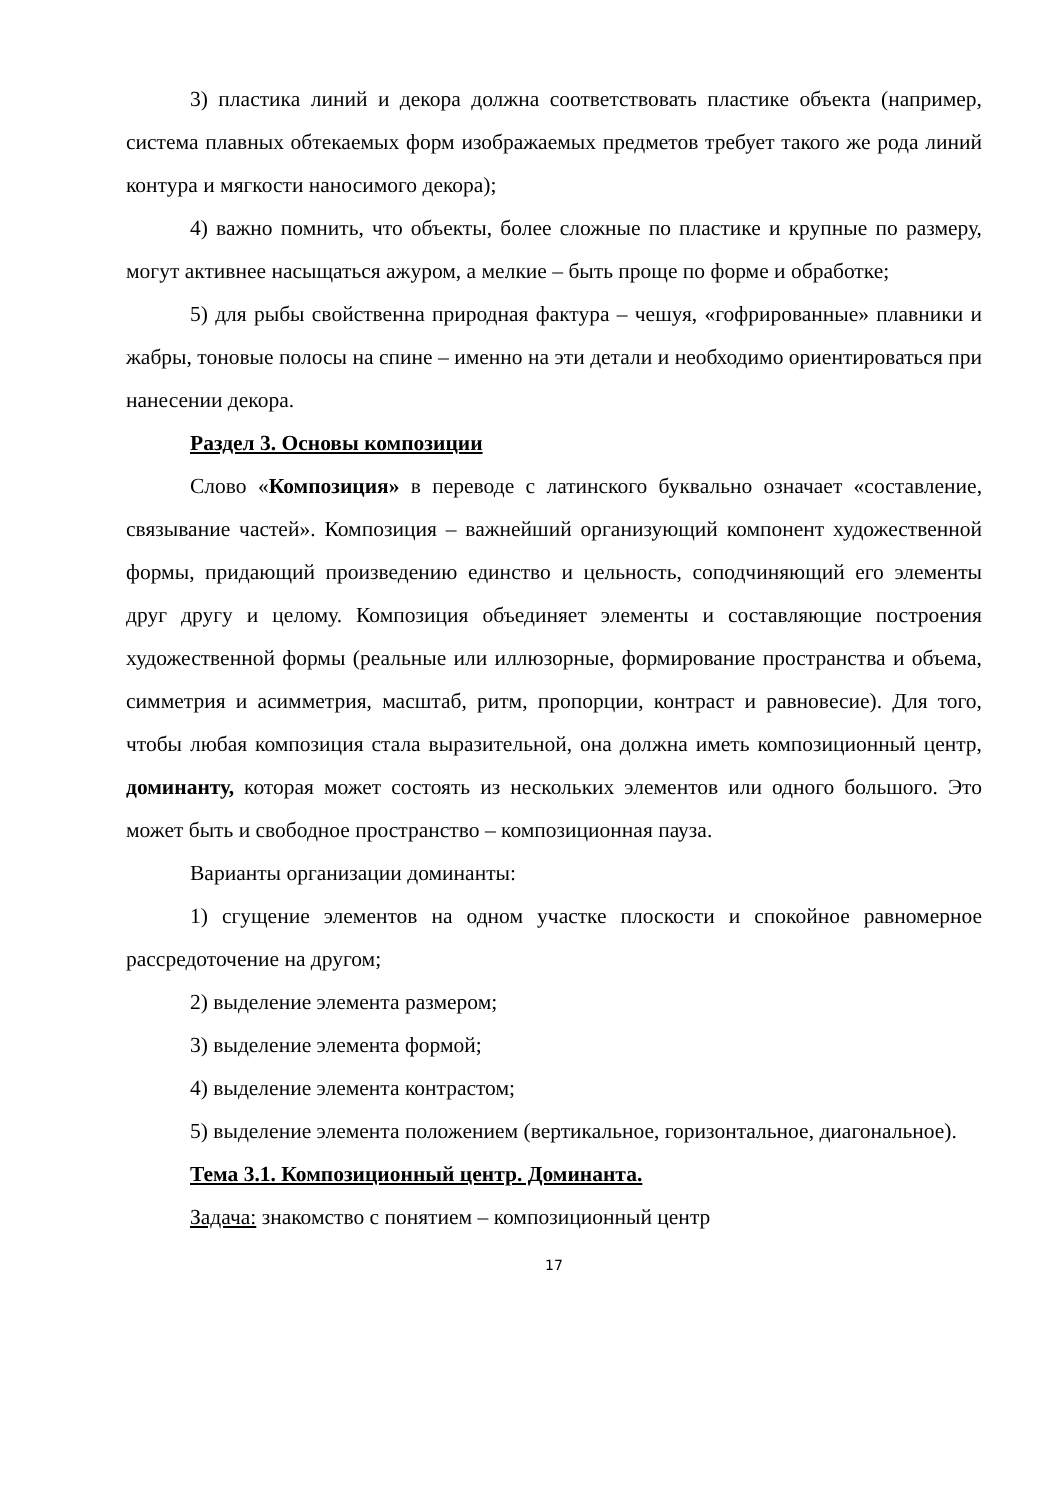3) пластика линий и декора должна соответствовать пластике объекта (например, система плавных обтекаемых форм изображаемых предметов требует такого же рода линий контура и мягкости наносимого декора);
4) важно помнить, что объекты, более сложные по пластике и крупные по размеру, могут активнее насыщаться ажуром, а мелкие – быть проще по форме и обработке;
5) для рыбы свойственна природная фактура – чешуя, «гофрированные» плавники и жабры, тоновые полосы на спине – именно на эти детали и необходимо ориентироваться при нанесении декора.
Раздел 3. Основы композиции
Слово «Композиция» в переводе с латинского буквально означает «составление, связывание частей». Композиция – важнейший организующий компонент художественной формы, придающий произведению единство и цельность, соподчиняющий его элементы друг другу и целому. Композиция объединяет элементы и составляющие построения художественной формы (реальные или иллюзорные, формирование пространства и объема, симметрия и асимметрия, масштаб, ритм, пропорции, контраст и равновесие). Для того, чтобы любая композиция стала выразительной, она должна иметь композиционный центр, доминанту, которая может состоять из нескольких элементов или одного большого. Это может быть и свободное пространство – композиционная пауза.
Варианты организации доминанты:
1) сгущение элементов на одном участке плоскости и спокойное равномерное рассредоточение на другом;
2) выделение элемента размером;
3) выделение элемента формой;
4) выделение элемента контрастом;
5) выделение элемента положением (вертикальное, горизонтальное, диагональное).
Тема 3.1. Композиционный центр. Доминанта.
Задача: знакомство с понятием – композиционный центр
17